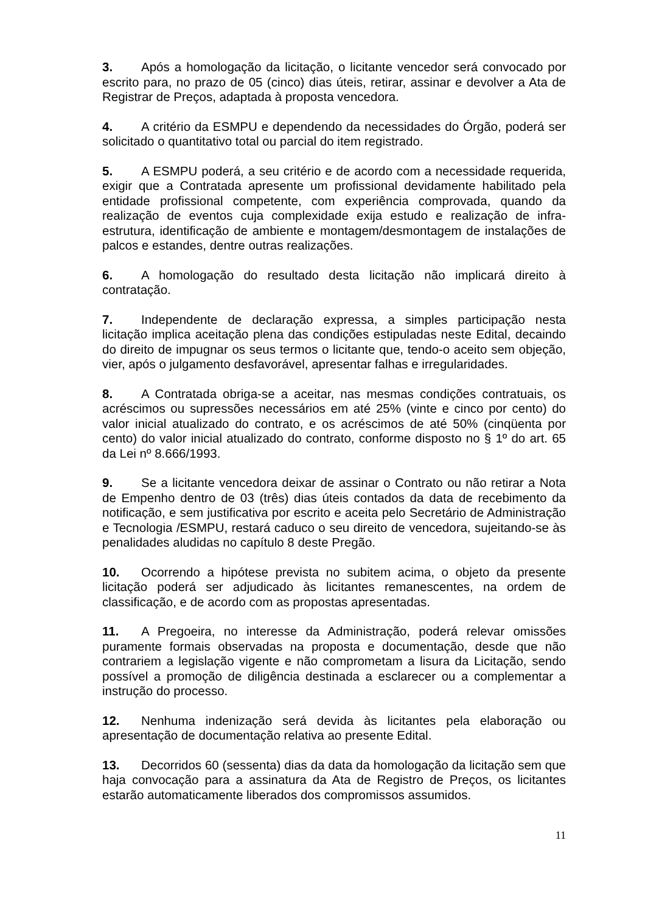3. Após a homologação da licitação, o licitante vencedor será convocado por escrito para, no prazo de 05 (cinco) dias úteis, retirar, assinar e devolver a Ata de Registrar de Preços, adaptada à proposta vencedora.
4. A critério da ESMPU e dependendo da necessidades do Órgão, poderá ser solicitado o quantitativo total ou parcial do item registrado.
5. A ESMPU poderá, a seu critério e de acordo com a necessidade requerida, exigir que a Contratada apresente um profissional devidamente habilitado pela entidade profissional competente, com experiência comprovada, quando da realização de eventos cuja complexidade exija estudo e realização de infra-estrutura, identificação de ambiente e montagem/desmontagem de instalações de palcos e estandes, dentre outras realizações.
6. A homologação do resultado desta licitação não implicará direito à contratação.
7. Independente de declaração expressa, a simples participação nesta licitação implica aceitação plena das condições estipuladas neste Edital, decaindo do direito de impugnar os seus termos o licitante que, tendo-o aceito sem objeção, vier, após o julgamento desfavorável, apresentar falhas e irregularidades.
8. A Contratada obriga-se a aceitar, nas mesmas condições contratuais, os acréscimos ou supressões necessários em até 25% (vinte e cinco por cento) do valor inicial atualizado do contrato, e os acréscimos de até 50% (cinqüenta por cento) do valor inicial atualizado do contrato, conforme disposto no § 1º do art. 65 da Lei nº 8.666/1993.
9. Se a licitante vencedora deixar de assinar o Contrato ou não retirar a Nota de Empenho dentro de 03 (três) dias úteis contados da data de recebimento da notificação, e sem justificativa por escrito e aceita pelo Secretário de Administração e Tecnologia /ESMPU, restará caduco o seu direito de vencedora, sujeitando-se às penalidades aludidas no capítulo 8 deste Pregão.
10. Ocorrendo a hipótese prevista no subitem acima, o objeto da presente licitação poderá ser adjudicado às licitantes remanescentes, na ordem de classificação, e de acordo com as propostas apresentadas.
11. A Pregoeira, no interesse da Administração, poderá relevar omissões puramente formais observadas na proposta e documentação, desde que não contrariem a legislação vigente e não comprometam a lisura da Licitação, sendo possível a promoção de diligência destinada a esclarecer ou a complementar a instrução do processo.
12. Nenhuma indenização será devida às licitantes pela elaboração ou apresentação de documentação relativa ao presente Edital.
13. Decorridos 60 (sessenta) dias da data da homologação da licitação sem que haja convocação para a assinatura da Ata de Registro de Preços, os licitantes estarão automaticamente liberados dos compromissos assumidos.
11